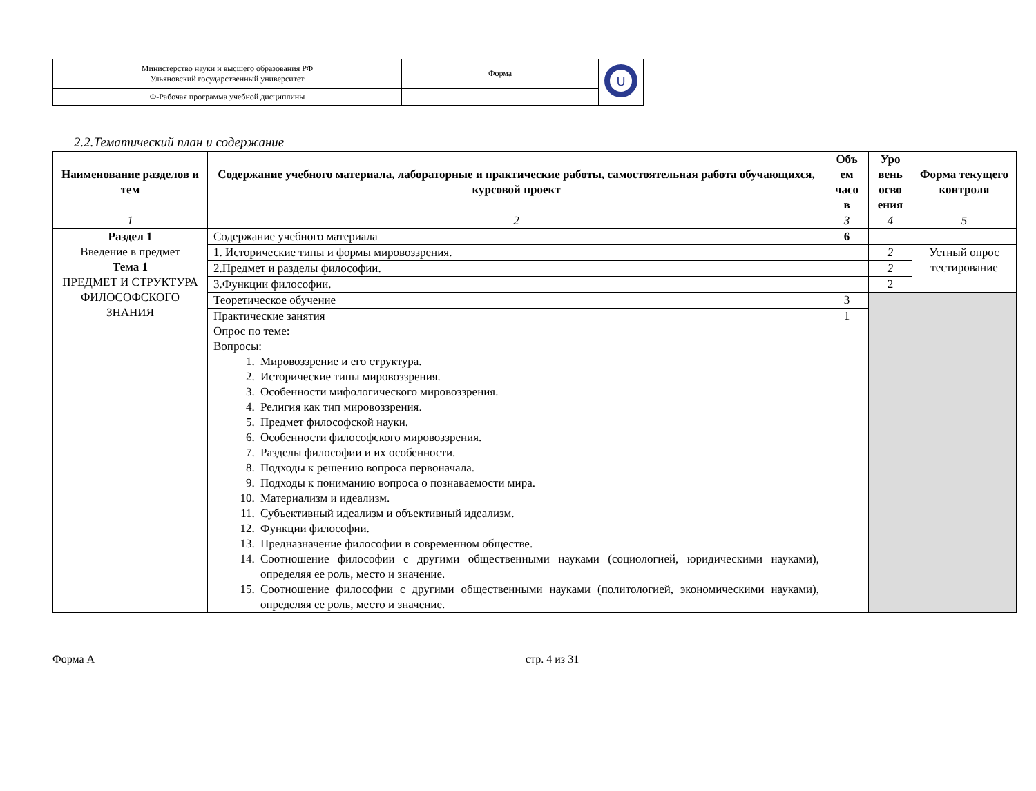| Министерство науки и высшего образования РФ Ульяновский государственный университет | Форма | U |
| Ф-Рабочая программа учебной дисциплины | | |
2.2.Тематический план и содержание
| Наименование разделов и тем | Содержание учебного материала, лабораторные и практические работы, самостоятельная работа обучающихся, курсовой проект | Объ ем часо в | Уро вень осво ения | Форма текущего контроля |
| --- | --- | --- | --- | --- |
| 1 | 2 | 3 | 4 | 5 |
| Раздел 1 Введение в предмет Тема 1 ПРЕДМЕТ И СТРУКТУРА ФИЛОСОФСКОГО ЗНАНИЯ | Содержание учебного материала | 6 | | |
| | 1. Исторические типы и формы мировоззрения. | | 2 | Устный опрос тестирование |
| | 2.Предмет и разделы философии. | | 2 | |
| | 3.Функции философии. | | 2 | |
| | Теоретическое обучение | 3 | | |
| | Практические занятия Опрос по теме: Вопросы: 1. Мировоззрение и его структура. 2. Исторические типы мировоззрения. 3. Особенности мифологического мировоззрения. 4. Религия как тип мировоззрения. 5. Предмет философской науки. 6. Особенности философского мировоззрения. 7. Разделы философии и их особенности. 8. Подходы к решению вопроса первоначала. 9. Подходы к пониманию вопроса о познаваемости мира. 10. Материализм и идеализм. 11. Субъективный идеализм и объективный идеализм. 12. Функции философии. 13. Предназначение философии в современном обществе. 14. Соотношение философии с другими общественными науками (социологией, юридическими науками), определяя ее роль, место и значение. 15. Соотношение философии с другими общественными науками (политологией, экономическими науками), определяя ее роль, место и значение. | 1 | | |
Форма А стр. 4 из 31